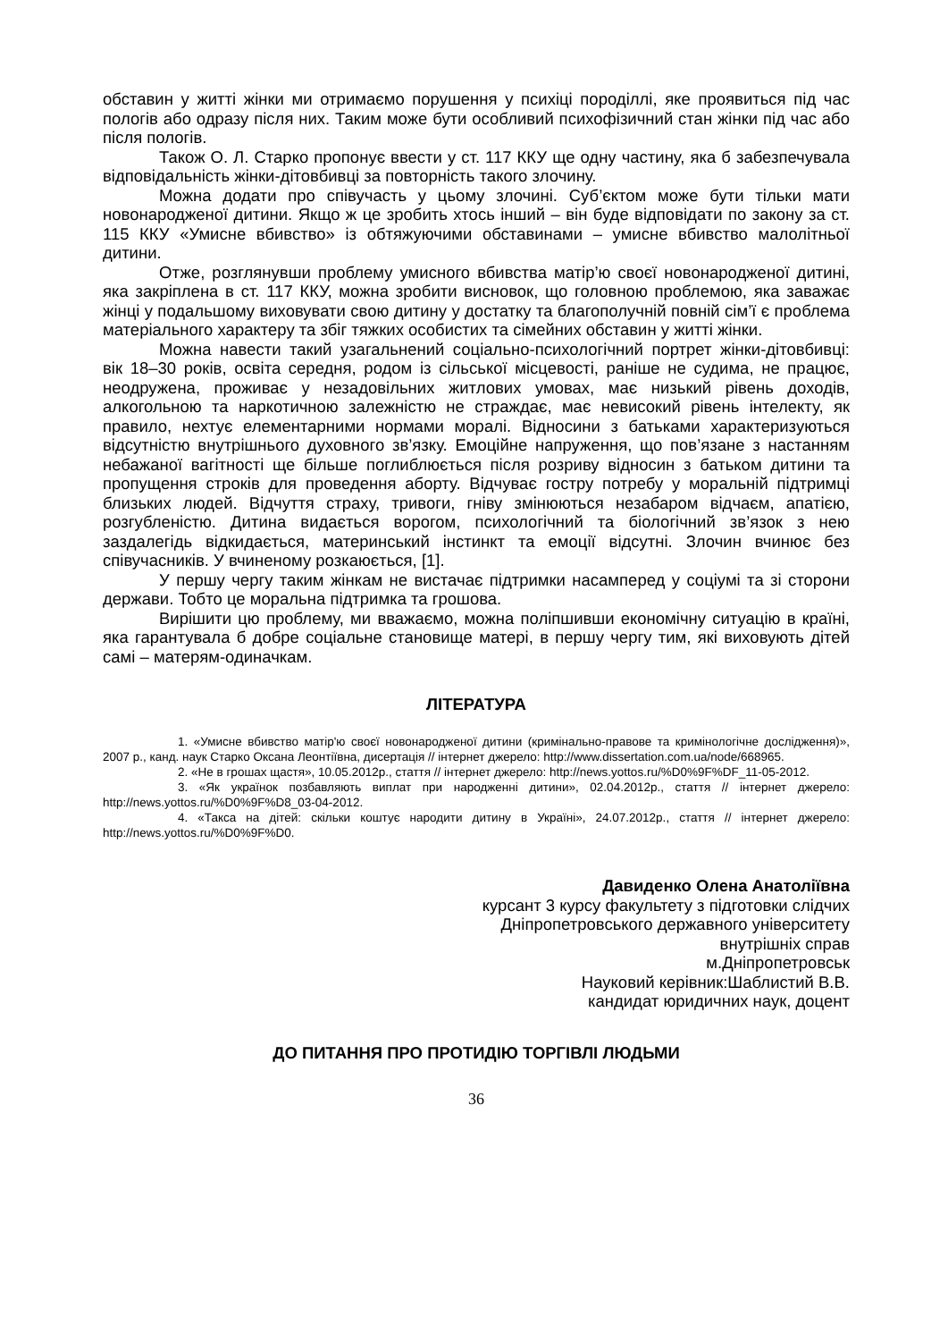обставин у житті жінки ми отримаємо порушення у психіці породіллі, яке проявиться під час пологів або одразу після них. Таким може бути особливий психофізичний стан жінки під час або після пологів.
Також О. Л. Старко пропонує ввести у ст. 117 ККУ ще одну частину, яка б забезпечувала відповідальність жінки-дітовбивці за повторність такого злочину.
Можна додати про співучасть у цьому злочині. Суб’єктом може бути тільки мати новонародженої дитини. Якщо ж це зробить хтось інший – він буде відповідати по закону за ст. 115 ККУ «Умисне вбивство» із обтяжуючими обставинами – умисне вбивство малолітньої дитини.
Отже, розглянувши проблему умисного вбивства матір’ю своєї новонародженої дитині, яка закріплена в ст. 117 ККУ, можна зробити висновок, що головною проблемою, яка заважає жінці у подальшому виховувати свою дитину у достатку та благополучній повній сім’ї є проблема матеріального характеру та збіг тяжких особистих та сімейних обставин у житті жінки.
Можна навести такий узагальнений соціально-психологічний портрет жінки-дітовбивці: вік 18–30 років, освіта середня, родом із сільської місцевості, раніше не судима, не працює, неодружена, проживає у незадовільних житлових умовах, має низький рівень доходів, алкогольною та наркотичною залежністю не страждає, має невисокий рівень інтелекту, як правило, нехтує елементарними нормами моралі. Відносини з батьками характеризуються відсутністю внутрішнього духовного зв’язку. Емоційне напруження, що пов’язане з настанням небажаної вагітності ще більше поглиблюється після розриву відносин з батьком дитини та пропущення строків для проведення аборту. Відчуває гостру потребу у моральній підтримці близьких людей. Відчуття страху, тривоги, гніву змінюються незабаром відчаєм, апатією, розгубленістю. Дитина видається ворогом, психологічний та біологічний зв’язок з нею заздалегідь відкидається, материнський інстинкт та емоції відсутні. Злочин вчинює без співучасників. У вчиненому розкаюється, [1].
У першу чергу таким жінкам не вистачає підтримки насамперед у соціумі та зі сторони держави. Тобто це моральна підтримка та грошова.
Вирішити цю проблему, ми вважаємо, можна поліпшивши економічну ситуацію в країні, яка гарантувала б добре соціальне становище матері, в першу чергу тим, які виховують дітей самі – матерям-одиначкам.
ЛІТЕРАТУРА
1. «Умисне вбивство матір'ю своєї новонародженої дитини (кримінально-правове та кримінологічне дослідження)», 2007 р., канд. наук Старко Оксана Леонтіївна, дисертація // інтернет джерело: http://www.dissertation.com.ua/node/668965.
2. «Не в грошах щастя», 10.05.2012р., стаття // інтернет джерело: http://news.yottos.ru/%D0%9F%DF_11-05-2012.
3. «Як українок позбавляють виплат при народженні дитини», 02.04.2012р., стаття // інтернет джерело: http://news.yottos.ru/%D0%9F%D8_03-04-2012.
4. «Такса на дітей: скільки коштує народити дитину в Україні», 24.07.2012р., стаття // інтернет джерело: http://news.yottos.ru/%D0%9F%D0.
Давиденко Олена Анатоліївна
курсант 3 курсу факультету з підготовки слідчих
Дніпропетровського державного університету
внутрішніх справ
м.Дніпропетровськ
Науковий керівник:Шаблистий В.В.
кандидат юридичних наук, доцент
ДО ПИТАННЯ ПРО ПРОТИДІЮ ТОРГІВЛІ ЛЮДЬМИ
36